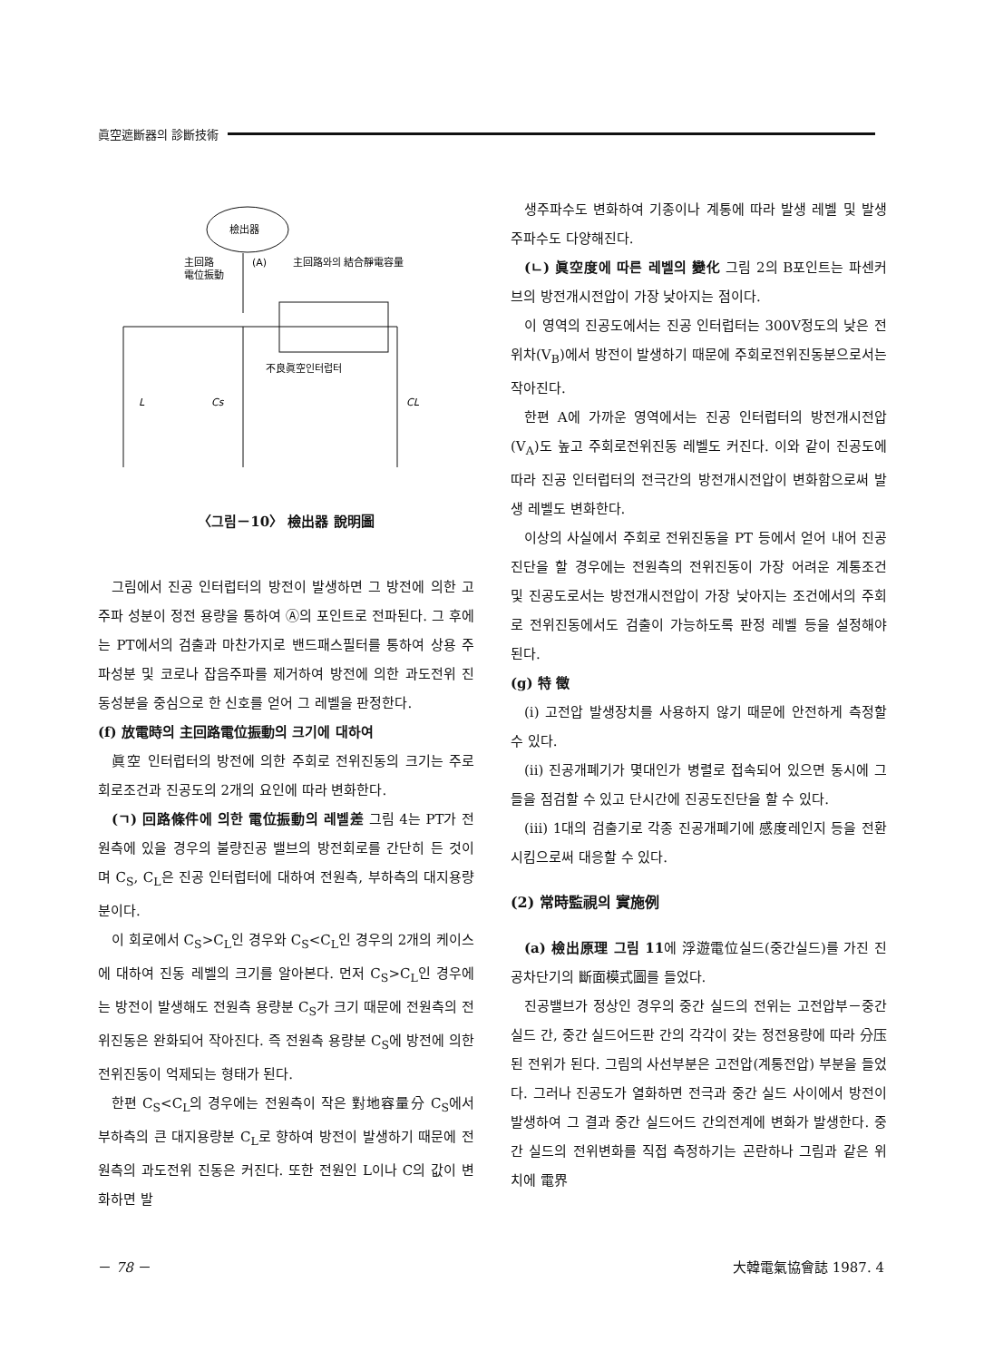眞空遮斷器의 診斷技術
檢出器
主回路
電位振動
(A)
主回路와의 結合靜電容量
不良眞空인터럽터
L
Cs
CL
〈그림－10〉 檢出器 說明圖
그림에서 진공 인터럽터의 방전이 발생하면 그 방전에 의한 고주파 성분이 정전 용량을 통하여 Ⓐ의 포인트로 전파된다. 그 후에는 PT에서의 검출과 마찬가지로 밴드패스필터를 통하여 상용 주파성분 및 코로나 잡음주파를 제거하여 방전에 의한 과도전위 진동성분을 중심으로 한 신호를 얻어 그 레벨을 판정한다.
(f) 放電時의 主回路電位振動의 크기에 대하여
眞空 인터럽터의 방전에 의한 주회로 전위진동의 크기는 주로 회로조건과 진공도의 2개의 요인에 따라 변화한다.
(ㄱ) 回路條件에 의한 電位振動의 레벨差 그림 4는 PT가 전원측에 있을 경우의 불량진공 밸브의 방전회로를 간단히 든 것이며 C<sub>S</sub>, C<sub>L</sub>은 진공 인터럽터에 대하여 전원측, 부하측의 대지용량분이다.
이 회로에서 C<sub>S</sub>>C<sub>L</sub>인 경우와 C<sub>S</sub><C<sub>L</sub>인 경우의 2개의 케이스에 대하여 진동 레벨의 크기를 알아본다. 먼저 C<sub>S</sub>>C<sub>L</sub>인 경우에는 방전이 발생해도 전원측 용량분 C<sub>S</sub>가 크기 때문에 전원측의 전위진동은 완화되어 작아진다. 즉 전원측 용량분 C<sub>S</sub>에 방전에 의한 전위진동이 억제되는 형태가 된다.
한편 C<sub>S</sub><C<sub>L</sub>의 경우에는 전원측이 작은 對地容量分 C<sub>S</sub>에서 부하측의 큰 대지용량분 C<sub>L</sub>로 향하여 방전이 발생하기 때문에 전원측의 과도전위 진동은 커진다. 또한 전원인 L이나 C의 값이 변화하면 발
생주파수도 변화하여 기종이나 계통에 따라 발생 레벨 및 발생주파수도 다양해진다.
(ㄴ) 眞空度에 따른 레벨의 變化 그림 2의 B포인트는 파센커브의 방전개시전압이 가장 낮아지는 점이다.
이 영역의 진공도에서는 진공 인터럽터는 300V정도의 낮은 전위차(V<sub>B</sub>)에서 방전이 발생하기 때문에 주회로전위진동분으로서는 작아진다.
한편 A에 가까운 영역에서는 진공 인터럽터의 방전개시전압(V<sub>A</sub>)도 높고 주회로전위진동 레벨도 커진다. 이와 같이 진공도에 따라 진공 인터럽터의 전극간의 방전개시전압이 변화함으로써 발생 레벨도 변화한다.
이상의 사실에서 주회로 전위진동을 PT 등에서 얻어 내어 진공진단을 할 경우에는 전원측의 전위진동이 가장 어려운 계통조건 및 진공도로서는 방전개시전압이 가장 낮아지는 조건에서의 주회로 전위진동에서도 검출이 가능하도록 판정 레벨 등을 설정해야 된다.
(g) 特 徵
(i) 고전압 발생장치를 사용하지 않기 때문에 안전하게 측정할 수 있다.
(ii) 진공개폐기가 몇대인가 병렬로 접속되어 있으면 동시에 그들을 점검할 수 있고 단시간에 진공도진단을 할 수 있다.
(iii) 1대의 검출기로 각종 진공개폐기에 感度레인지 등을 전환시킴으로써 대응할 수 있다.
(2) 常時監視의 實施例
(a) 檢出原理 그림 11에 浮遊電位실드(중간실드)를 가진 진공차단기의 斷面模式圖를 들었다.
진공밸브가 정상인 경우의 중간 실드의 전위는 고전압부－중간 실드 간, 중간 실드어드판 간의 각각이 갖는 정전용량에 따라 分压된 전위가 된다. 그림의 사선부분은 고전압(계통전압) 부분을 들었다. 그러나 진공도가 열화하면 전극과 중간 실드 사이에서 방전이 발생하여 그 결과 중간 실드어드 간의전계에 변화가 발생한다. 중간 실드의 전위변화를 직접 측정하기는 곤란하나 그림과 같은 위치에 電界
－ 78 － 大韓電氣協會誌 1987. 4